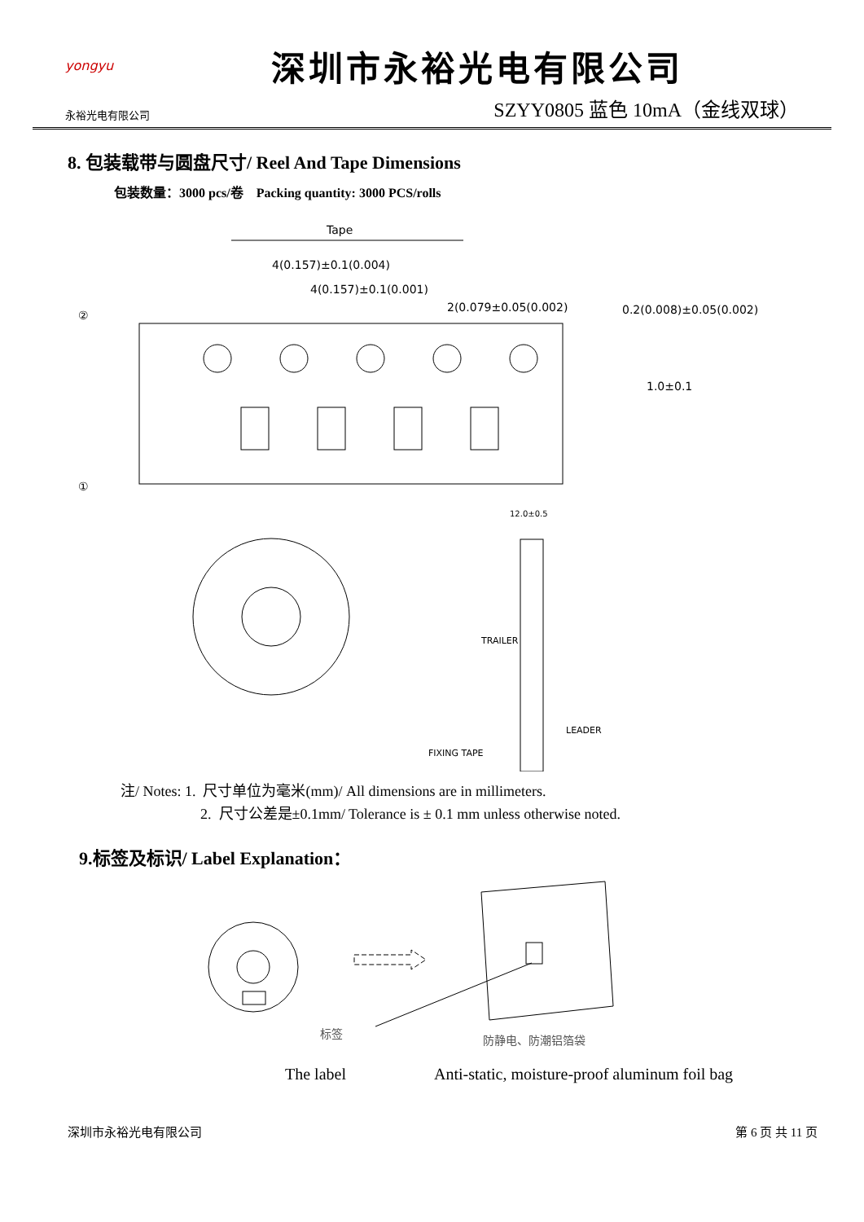yongyu
永裕光电有限公司
深圳市永裕光电有限公司
SZYY0805 蓝色 10mA（金线双球）
8. 包装载带与圆盘尺寸/ Reel And Tape Dimensions
包装数量：3000 pcs/卷 Packing quantity: 3000 PCS/rolls
Tape
4(0.157)±0.1(0.004)
4(0.157)±0.1(0.001)
2(0.079±0.05(0.002)
0.2(0.008)±0.05(0.002)
1.0±0.1
②
①
TRAILER
LEADER
FIXING TAPE
12.0±0.5
注/ Notes: 1. 尺寸单位为毫米(mm)/ All dimensions are in millimeters.
2. 尺寸公差是±0.1mm/ Tolerance is ± 0.1 mm unless otherwise noted.
9.标签及标识/ Label Explanation：
标签
防静电、防潮铝箔袋
The label Anti-static, moisture-proof aluminum foil bag
深圳市永裕光电有限公司 第 6 页 共 11 页